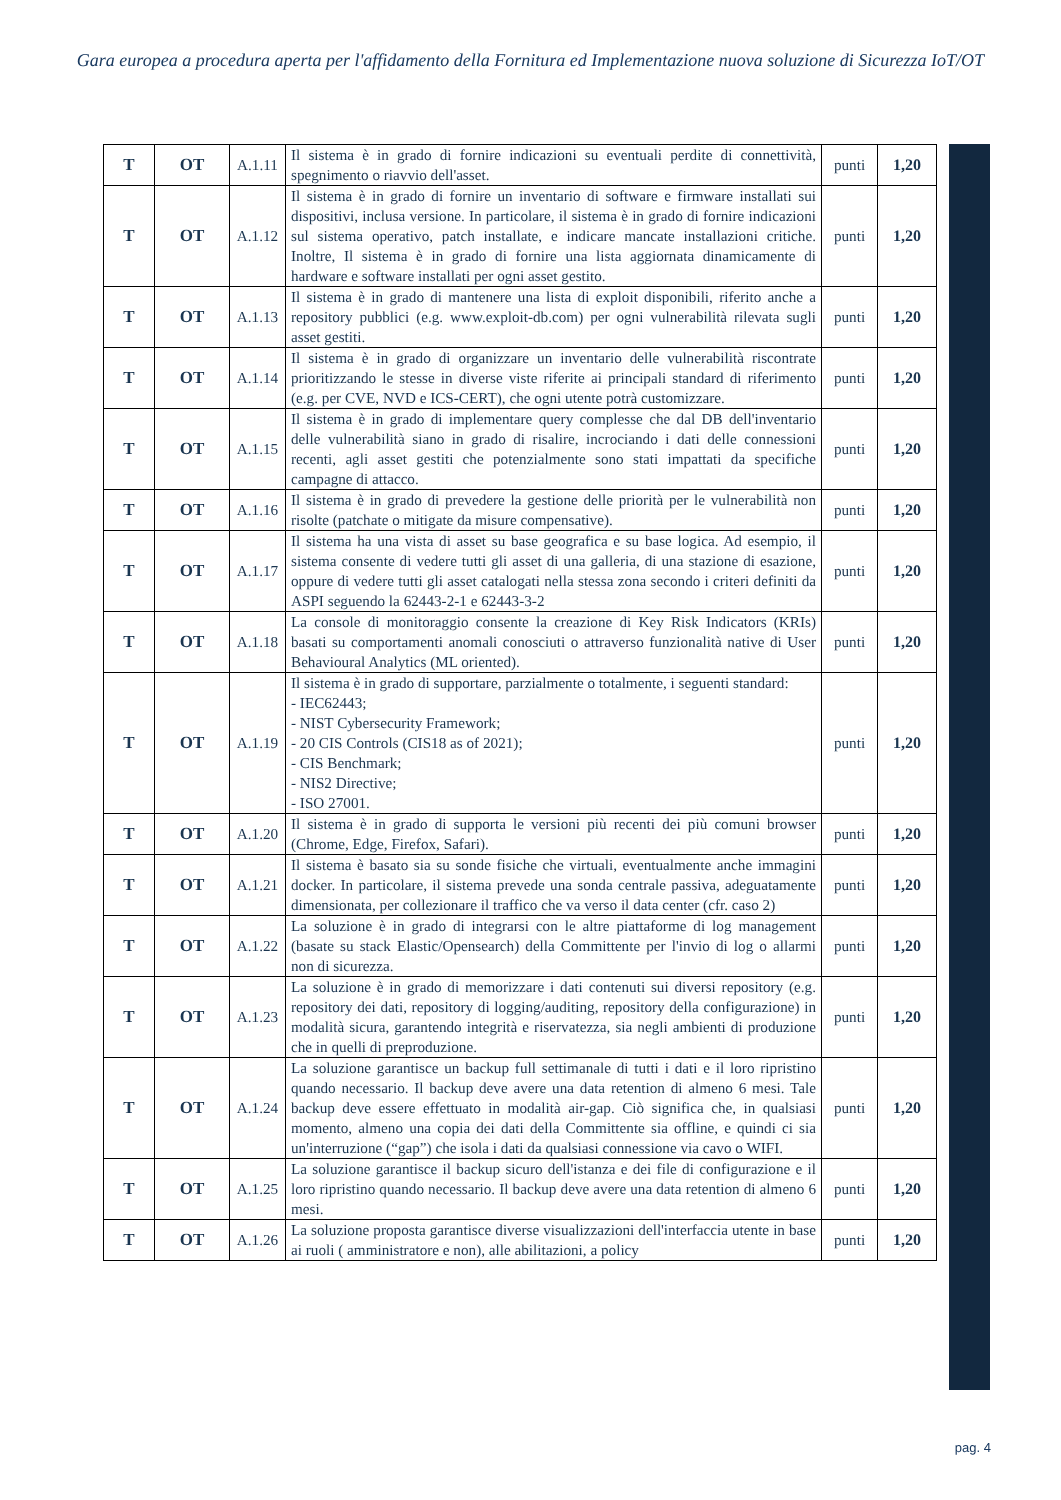Gara europea a procedura aperta per l'affidamento della Fornitura ed Implementazione nuova soluzione di Sicurezza IoT/OT
| T | OT | A.1.11 | Il sistema è in grado di fornire indicazioni su eventuali perdite di connettività, spegnimento o riavvio dell'asset. | punti | 1,20 |
| T | OT | A.1.12 | Il sistema è in grado di fornire un inventario di software e firmware installati sui dispositivi, inclusa versione. In particolare, il sistema è in grado di fornire indicazioni sul sistema operativo, patch installate, e indicare mancate installazioni critiche. Inoltre, Il sistema è in grado di fornire una lista aggiornata dinamicamente di hardware e software installati per ogni asset gestito. | punti | 1,20 |
| T | OT | A.1.13 | Il sistema è in grado di mantenere una lista di exploit disponibili, riferito anche a repository pubblici (e.g. www.exploit-db.com) per ogni vulnerabilità rilevata sugli asset gestiti. | punti | 1,20 |
| T | OT | A.1.14 | Il sistema è in grado di organizzare un inventario delle vulnerabilità riscontrate prioritizzando le stesse in diverse viste riferite ai principali standard di riferimento (e.g. per CVE, NVD e ICS-CERT), che ogni utente potrà customizzare. | punti | 1,20 |
| T | OT | A.1.15 | Il sistema è in grado di implementare query complesse che dal DB dell'inventario delle vulnerabilità siano in grado di risalire, incrociando i dati delle connessioni recenti, agli asset gestiti che potenzialmente sono stati impattati da specifiche campagne di attacco. | punti | 1,20 |
| T | OT | A.1.16 | Il sistema è in grado di prevedere la gestione delle priorità per le vulnerabilità non risolte (patchate o mitigate da misure compensative). | punti | 1,20 |
| T | OT | A.1.17 | Il sistema ha una vista di asset su base geografica e su base logica. Ad esempio, il sistema consente di vedere tutti gli asset di una galleria, di una stazione di esazione, oppure di vedere tutti gli asset catalogati nella stessa zona secondo i criteri definiti da ASPI seguendo la 62443-2-1 e 62443-3-2 | punti | 1,20 |
| T | OT | A.1.18 | La console di monitoraggio consente la creazione di Key Risk Indicators (KRIs) basati su comportamenti anomali conosciuti o attraverso funzionalità native di User Behavioural Analytics (ML oriented). | punti | 1,20 |
| T | OT | A.1.19 | Il sistema è in grado di supportare, parzialmente o totalmente, i seguenti standard: - IEC62443; - NIST Cybersecurity Framework; - 20 CIS Controls (CIS18 as of 2021); - CIS Benchmark; - NIS2 Directive; - ISO 27001. | punti | 1,20 |
| T | OT | A.1.20 | Il sistema è in grado di supporta le versioni più recenti dei più comuni browser (Chrome, Edge, Firefox, Safari). | punti | 1,20 |
| T | OT | A.1.21 | Il sistema è basato sia su sonde fisiche che virtuali, eventualmente anche immagini docker. In particolare, il sistema prevede una sonda centrale passiva, adeguatamente dimensionata, per collezionare il traffico che va verso il data center (cfr. caso 2) | punti | 1,20 |
| T | OT | A.1.22 | La soluzione è in grado di integrarsi con le altre piattaforme di log management (basate su stack Elastic/Opensearch) della Committente per l'invio di log o allarmi non di sicurezza. | punti | 1,20 |
| T | OT | A.1.23 | La soluzione è in grado di memorizzare i dati contenuti sui diversi repository (e.g. repository dei dati, repository di logging/auditing, repository della configurazione) in modalità sicura, garantendo integrità e riservatezza, sia negli ambienti di produzione che in quelli di preproduzione. | punti | 1,20 |
| T | OT | A.1.24 | La soluzione garantisce un backup full settimanale di tutti i dati e il loro ripristino quando necessario. Il backup deve avere una data retention di almeno 6 mesi. Tale backup deve essere effettuato in modalità air-gap. Ciò significa che, in qualsiasi momento, almeno una copia dei dati della Committente sia offline, e quindi ci sia un'interruzione (“gap”) che isola i dati da qualsiasi connessione via cavo o WIFI. | punti | 1,20 |
| T | OT | A.1.25 | La soluzione garantisce il backup sicuro dell'istanza e dei file di configurazione e il loro ripristino quando necessario. Il backup deve avere una data retention di almeno 6 mesi. | punti | 1,20 |
| T | OT | A.1.26 | La soluzione proposta garantisce diverse visualizzazioni dell'interfaccia utente in base ai ruoli ( amministratore e non), alle abilitazioni, a policy | punti | 1,20 |
pag. 4